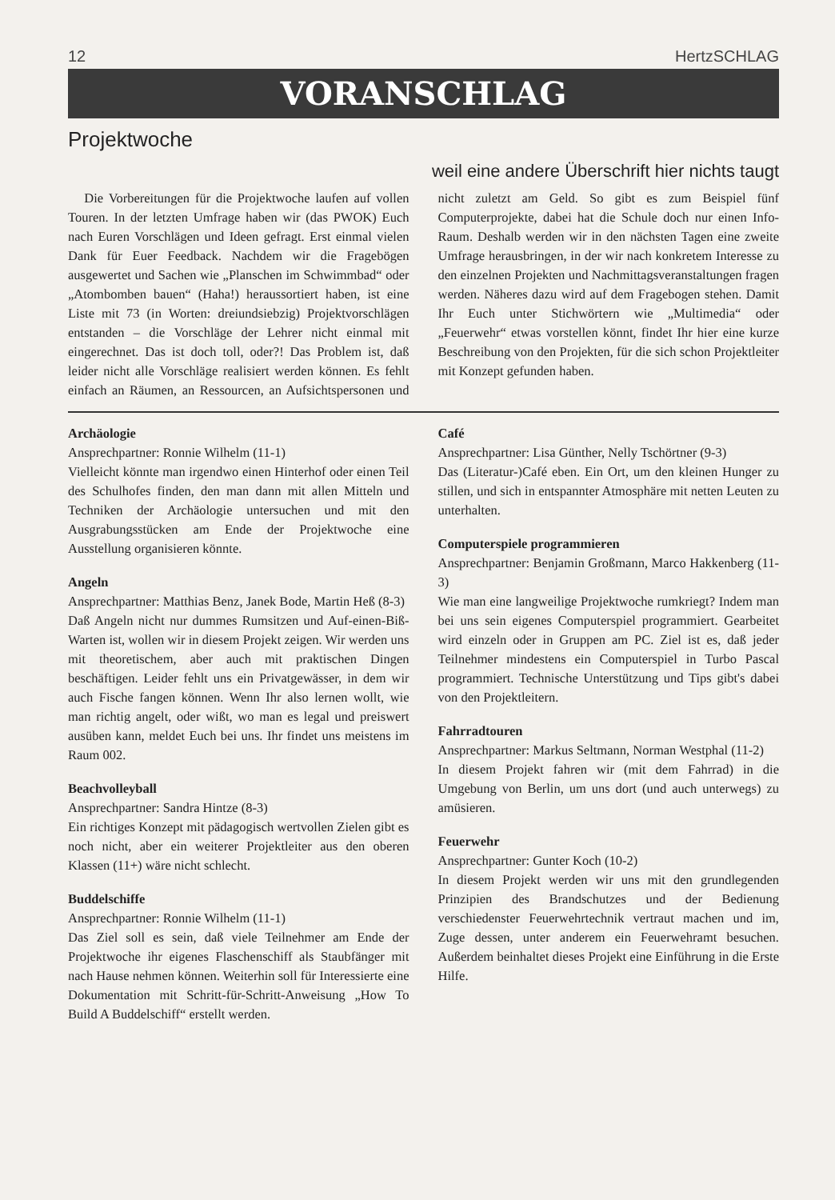12 HertzSCHLAG
VORANSCHLAG
Projektwoche
weil eine andere Überschrift hier nichts taugt
Die Vorbereitungen für die Projektwoche laufen auf vollen Touren. In der letzten Umfrage haben wir (das PWOK) Euch nach Euren Vorschlägen und Ideen gefragt. Erst einmal vielen Dank für Euer Feedback. Nachdem wir die Fragebögen ausgewertet und Sachen wie „Planschen im Schwimmbad“ oder „Atombomben bauen“ (Haha!) heraussortiert haben, ist eine Liste mit 73 (in Worten: dreiundsiebzig) Projektvorschlägen entstanden – die Vorschläge der Lehrer nicht einmal mit eingerechnet. Das ist doch toll, oder?! Das Problem ist, daß leider nicht alle Vorschläge realisiert werden können. Es fehlt einfach an Räumen, an Ressourcen, an Aufsichtspersonen und nicht zuletzt am Geld. So gibt es zum Beispiel fünf Computerprojekte, dabei hat die Schule doch nur einen Info-Raum. Deshalb werden wir in den nächsten Tagen eine zweite Umfrage herausbringen, in der wir nach konkretem Interesse zu den einzelnen Projekten und Nachmittagsveranstaltungen fragen werden. Näheres dazu wird auf dem Fragebogen stehen. Damit Ihr Euch unter Stichwörtern wie „Multimedia“ oder „Feuerwehr“ etwas vorstellen könnt, findet Ihr hier eine kurze Beschreibung von den Projekten, für die sich schon Projektleiter mit Konzept gefunden haben.
Archäologie
Ansprechpartner: Ronnie Wilhelm (11-1)
Vielleicht könnte man irgendwo einen Hinterhof oder einen Teil des Schulhofes finden, den man dann mit allen Mitteln und Techniken der Archäologie untersuchen und mit den Ausgrabungsstücken am Ende der Projektwoche eine Ausstellung organisieren könnte.
Angeln
Ansprechpartner: Matthias Benz, Janek Bode, Martin Heß (8-3)
Daß Angeln nicht nur dummes Rumsitzen und Auf-einen-Biß-Warten ist, wollen wir in diesem Projekt zeigen. Wir werden uns mit theoretischem, aber auch mit praktischen Dingen beschäftigen. Leider fehlt uns ein Privatgewässer, in dem wir auch Fische fangen können. Wenn Ihr also lernen wollt, wie man richtig angelt, oder wißt, wo man es legal und preiswert ausüben kann, meldet Euch bei uns. Ihr findet uns meistens im Raum 002.
Beachvolleyball
Ansprechpartner: Sandra Hintze (8-3)
Ein richtiges Konzept mit pädagogisch wertvollen Zielen gibt es noch nicht, aber ein weiterer Projektleiter aus den oberen Klassen (11+) wäre nicht schlecht.
Buddelschiffe
Ansprechpartner: Ronnie Wilhelm (11-1)
Das Ziel soll es sein, daß viele Teilnehmer am Ende der Projektwoche ihr eigenes Flaschenschiff als Staubfänger mit nach Hause nehmen können. Weiterhin soll für Interessierte eine Dokumentation mit Schritt-für-Schritt-Anweisung „How To Build A Buddelschiff“ erstellt werden.
Café
Ansprechpartner: Lisa Günther, Nelly Tschörtner (9-3)
Das (Literatur-)Café eben. Ein Ort, um den kleinen Hunger zu stillen, und sich in entspannter Atmosphäre mit netten Leuten zu unterhalten.
Computerspiele programmieren
Ansprechpartner: Benjamin Großmann, Marco Hakkenberg (11-3)
Wie man eine langweilige Projektwoche rumkriegt? Indem man bei uns sein eigenes Computerspiel programmiert. Gearbeitet wird einzeln oder in Gruppen am PC. Ziel ist es, daß jeder Teilnehmer mindestens ein Computerspiel in Turbo Pascal programmiert. Technische Unterstützung und Tips gibt's dabei von den Projektleitern.
Fahrradtouren
Ansprechpartner: Markus Seltmann, Norman Westphal (11-2)
In diesem Projekt fahren wir (mit dem Fahrrad) in die Umgebung von Berlin, um uns dort (und auch unterwegs) zu amüsieren.
Feuerwehr
Ansprechpartner: Gunter Koch (10-2)
In diesem Projekt werden wir uns mit den grundlegenden Prinzipien des Brandschutzes und der Bedienung verschiedenster Feuerwehrtechnik vertraut machen und im, Zuge dessen, unter anderem ein Feuerwehramt besuchen. Außerdem beinhaltet dieses Projekt eine Einführung in die Erste Hilfe.